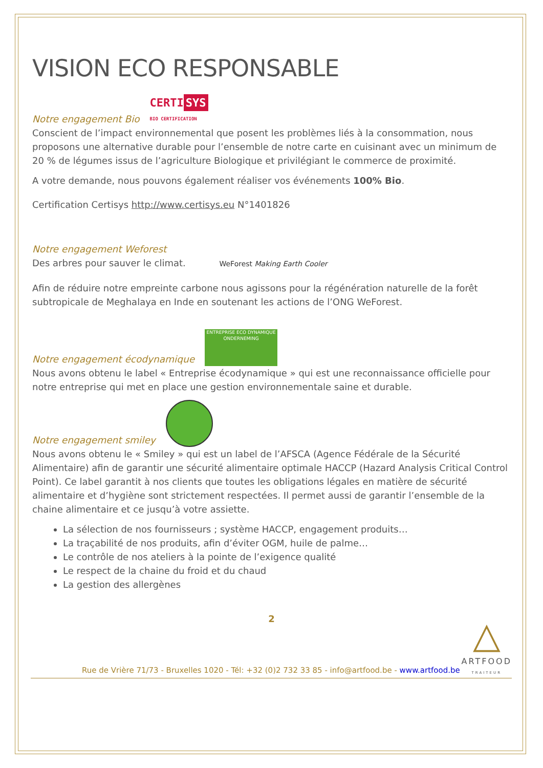VISION ECO RESPONSABLE
Notre engagement Bio
CERTI SYS
BIO CERTIFICATION
Conscient de l’impact environnemental que posent les problèmes liés à la consommation, nous proposons une alternative durable pour l’ensemble de notre carte en cuisinant avec un minimum de 20 % de légumes issus de l’agriculture Biologique et privilégiant le commerce de proximité.
A votre demande, nous pouvons également réaliser vos événements 100% Bio.
Certification Certisys http://www.certisys.eu N°1401826
Notre engagement Weforest
Des arbres pour sauver le climat. WeForest Making Earth Cooler
Afin de réduire notre empreinte carbone nous agissons pour la régénération naturelle de la forêt subtropicale de Meghalaya en Inde en soutenant les actions de l’ONG WeForest.
Notre engagement écodynamique
ENTREPRISE ECO DYNAMIQUE ONDERNEMING
Nous avons obtenu le label « Entreprise écodynamique » qui est une reconnaissance officielle pour notre entreprise qui met en place une gestion environnementale saine et durable.
Notre engagement smiley
Nous avons obtenu le « Smiley » qui est un label de l’AFSCA (Agence Fédérale de la Sécurité Alimentaire) afin de garantir une sécurité alimentaire optimale HACCP (Hazard Analysis Critical Control Point). Ce label garantit à nos clients que toutes les obligations légales en matière de sécurité alimentaire et d’hygiène sont strictement respectées. Il permet aussi de garantir l’ensemble de la chaine alimentaire et ce jusqu’à votre assiette.
La sélection de nos fournisseurs ; système HACCP, engagement produits…
La traçabilité de nos produits, afin d’éviter OGM, huile de palme…
Le contrôle de nos ateliers à la pointe de l’exigence qualité
Le respect de la chaine du froid et du chaud
La gestion des allergènes
2
Rue de Vrière 71/73 - Bruxelles 1020 - Tél: +32 (0)2 732 33 85 - info@artfood.be - www.artfood.be
△
ARTFOOD
TRAITEUR